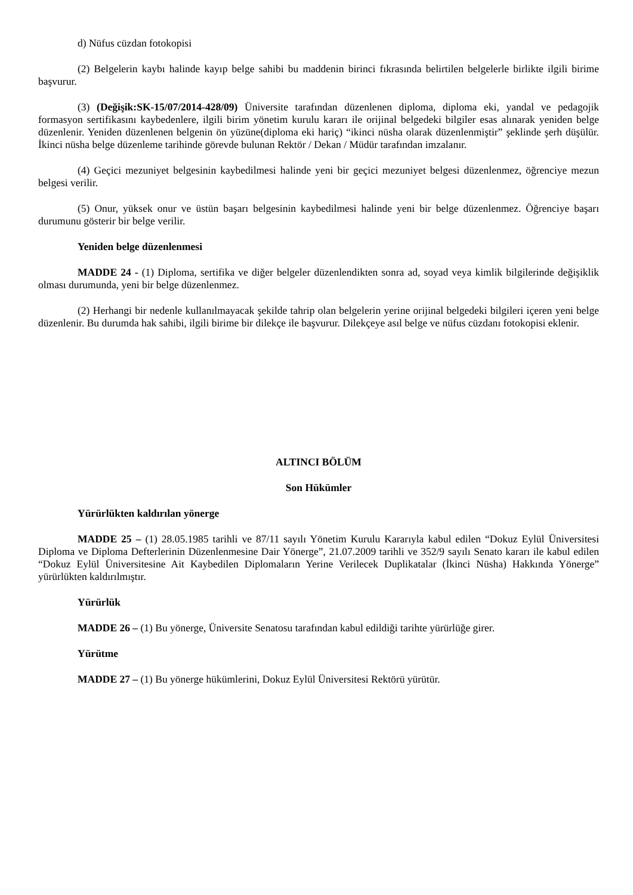d) Nüfus cüzdan fotokopisi
(2) Belgelerin kaybı halinde kayıp belge sahibi bu maddenin birinci fıkrasında belirtilen belgelerle birlikte ilgili birime başvurur.
(3) (Değişik:SK-15/07/2014-428/09) Üniversite tarafından düzenlenen diploma, diploma eki, yandal ve pedagojik formasyon sertifikasını kaybedenlere, ilgili birim yönetim kurulu kararı ile orijinal belgedeki bilgiler esas alınarak yeniden belge düzenlenir. Yeniden düzenlenen belgenin ön yüzüne(diploma eki hariç) “ikinci nüsha olarak düzenlenmiştir” şeklinde şerh düşülür. İkinci nüsha belge düzenleme tarihinde görevde bulunan Rektör / Dekan / Müdür tarafından imzalanır.
(4) Geçici mezuniyet belgesinin kaybedilmesi halinde yeni bir geçici mezuniyet belgesi düzenlenmez, öğrenciye mezun belgesi verilir.
(5) Onur, yüksek onur ve üstün başarı belgesinin kaybedilmesi halinde yeni bir belge düzenlenmez. Öğrenciye başarı durumunu gösterir bir belge verilir.
Yeniden belge düzenlenmesi
MADDE 24 - (1) Diploma, sertifika ve diğer belgeler düzenlendikten sonra ad, soyad veya kimlik bilgilerinde değişiklik olması durumunda, yeni bir belge düzenlenmez.
(2) Herhangi bir nedenle kullanılmayacak şekilde tahrip olan belgelerin yerine orijinal belgedeki bilgileri içeren yeni belge düzenlenir. Bu durumda hak sahibi, ilgili birime bir dilekçe ile başvurur. Dilekçeye asıl belge ve nüfus cüzdanı fotokopisi eklenir.
ALTINCI BÖLÜM
Son Hükümler
Yürürlükten kaldırılan yönerge
MADDE 25 – (1) 28.05.1985 tarihli ve 87/11 sayılı Yönetim Kurulu Kararıyla kabul edilen “Dokuz Eylül Üniversitesi Diploma ve Diploma Defterlerinin Düzenlenmesine Dair Yönerge”, 21.07.2009 tarihli ve 352/9 sayılı Senato kararı ile kabul edilen “Dokuz Eylül Üniversitesine Ait Kaybedilen Diplomaların Yerine Verilecek Duplikatalar (İkinci Nüsha) Hakkında Yönerge” yürürlükten kaldırılmıştır.
Yürürlük
MADDE 26 – (1) Bu yönerge, Üniversite Senatosu tarafından kabul edildiği tarihte yürürlüğe girer.
Yürütme
MADDE 27 – (1) Bu yönerge hükümlerini, Dokuz Eylül Üniversitesi Rektörü yürütür.